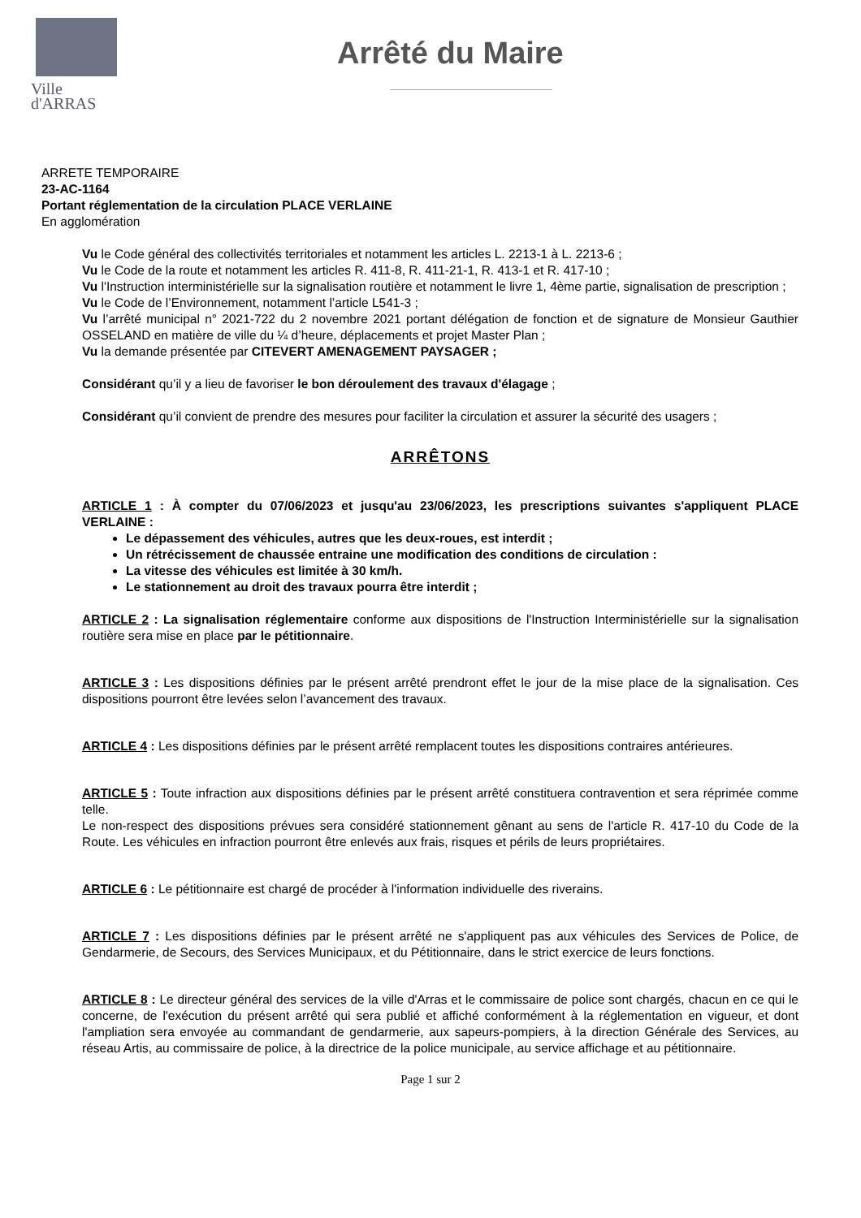Ville
d'ARRAS
Arrêté du Maire
ARRETE TEMPORAIRE
23-AC-1164
Portant réglementation de la circulation PLACE VERLAINE
En agglomération
Vu le Code général des collectivités territoriales et notamment les articles L. 2213-1 à L. 2213-6 ;
Vu le Code de la route et notamment les articles R. 411-8, R. 411-21-1, R. 413-1 et R. 417-10 ;
Vu l'Instruction interministérielle sur la signalisation routière et notamment le livre 1, 4ème partie, signalisation de prescription ;
Vu le Code de l’Environnement, notamment l’article L541-3 ;
Vu l’arrêté municipal n° 2021-722 du 2 novembre 2021 portant délégation de fonction et de signature de Monsieur Gauthier OSSELAND en matière de ville du ¼ d’heure, déplacements et projet Master Plan ;
Vu la demande présentée par CITEVERT AMENAGEMENT PAYSAGER ;
Considérant qu’il y a lieu de favoriser le bon déroulement des travaux d'élagage ;
Considérant qu’il convient de prendre des mesures pour faciliter la circulation et assurer la sécurité des usagers ;
ARRÊTONS
ARTICLE 1 : À compter du 07/06/2023 et jusqu'au 23/06/2023, les prescriptions suivantes s'appliquent PLACE VERLAINE :
Le dépassement des véhicules, autres que les deux-roues, est interdit ;
Un rétrécissement de chaussée entraine une modification des conditions de circulation :
La vitesse des véhicules est limitée à 30 km/h.
Le stationnement au droit des travaux pourra être interdit ;
ARTICLE 2 : La signalisation réglementaire conforme aux dispositions de l'Instruction Interministérielle sur la signalisation routière sera mise en place par le pétitionnaire.
ARTICLE 3 : Les dispositions définies par le présent arrêté prendront effet le jour de la mise place de la signalisation. Ces dispositions pourront être levées selon l’avancement des travaux.
ARTICLE 4 : Les dispositions définies par le présent arrêté remplacent toutes les dispositions contraires antérieures.
ARTICLE 5 : Toute infraction aux dispositions définies par le présent arrêté constituera contravention et sera réprimée comme telle.
Le non-respect des dispositions prévues sera considéré stationnement gênant au sens de l'article R. 417-10 du Code de la Route. Les véhicules en infraction pourront être enlevés aux frais, risques et périls de leurs propriétaires.
ARTICLE 6 : Le pétitionnaire est chargé de procéder à l'information individuelle des riverains.
ARTICLE 7 : Les dispositions définies par le présent arrêté ne s'appliquent pas aux véhicules des Services de Police, de Gendarmerie, de Secours, des Services Municipaux, et du Pétitionnaire, dans le strict exercice de leurs fonctions.
ARTICLE 8 : Le directeur général des services de la ville d'Arras et le commissaire de police sont chargés, chacun en ce qui le concerne, de l'exécution du présent arrêté qui sera publié et affiché conformément à la réglementation en vigueur, et dont l'ampliation sera envoyée au commandant de gendarmerie, aux sapeurs-pompiers, à la direction Générale des Services, au réseau Artis, au commissaire de police, à la directrice de la police municipale, au service affichage et au pétitionnaire.
Page 1 sur 2